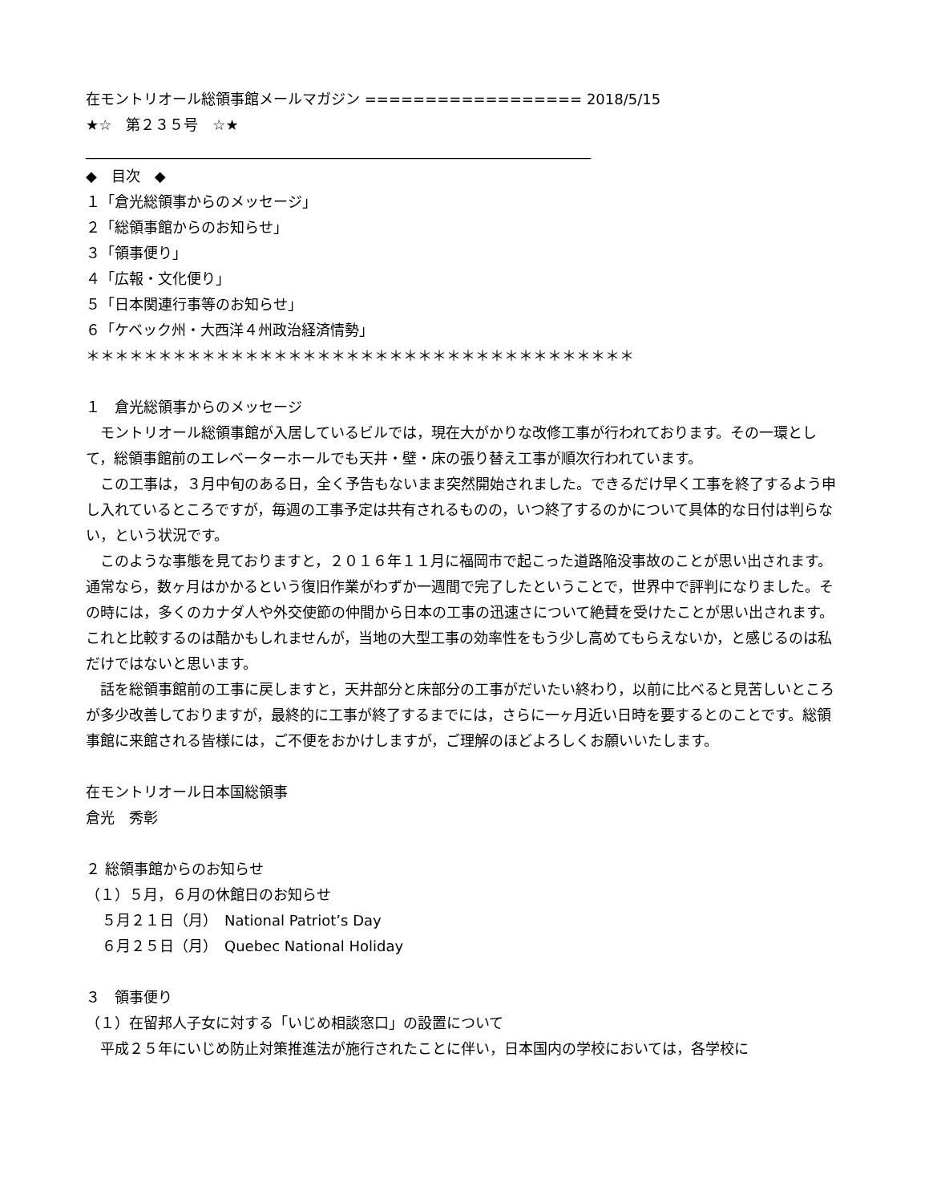在モントリオール総領事館メールマガジン ================== 2018/5/15
★☆　第２３５号　☆★
______________________________________________________________________
◆　目次　◆
１「倉光総領事からのメッセージ」
２「総領事館からのお知らせ」
３「領事便り」
４「広報・文化便り」
５「日本関連行事等のお知らせ」
６「ケベック州・大西洋４州政治経済情勢」
＊＊＊＊＊＊＊＊＊＊＊＊＊＊＊＊＊＊＊＊＊＊＊＊＊＊＊＊＊＊＊＊＊＊＊＊＊＊
１　倉光総領事からのメッセージ
　モントリオール総領事館が入居しているビルでは，現在大がかりな改修工事が行われております。その一環として，総領事館前のエレベーターホールでも天井・壁・床の張り替え工事が順次行われています。
　この工事は，３月中旬のある日，全く予告もないまま突然開始されました。できるだけ早く工事を終了するよう申し入れているところですが，毎週の工事予定は共有されるものの，いつ終了するのかについて具体的な日付は判らない，という状況です。
　このような事態を見ておりますと，２０１６年１１月に福岡市で起こった道路陥没事故のことが思い出されます。通常なら，数ヶ月はかかるという復旧作業がわずか一週間で完了したということで，世界中で評判になりました。その時には，多くのカナダ人や外交使節の仲間から日本の工事の迅速さについて絶賛を受けたことが思い出されます。これと比較するのは酷かもしれませんが，当地の大型工事の効率性をもう少し高めてもらえないか，と感じるのは私だけではないと思います。
　話を総領事館前の工事に戻しますと，天井部分と床部分の工事がだいたい終わり，以前に比べると見苦しいところが多少改善しておりますが，最終的に工事が終了するまでには，さらに一ヶ月近い日時を要するとのことです。総領事館に来館される皆様には，ご不便をおかけしますが，ご理解のほどよろしくお願いいたします。
在モントリオール日本国総領事
倉光　秀彰
２ 総領事館からのお知らせ
（１）５月，６月の休館日のお知らせ
５月２１日（月）　National Patriot’s Day
６月２５日（月）　Quebec National Holiday
３　領事便り
（１）在留邦人子女に対する「いじめ相談窓口」の設置について
　平成２５年にいじめ防止対策推進法が施行されたことに伴い，日本国内の学校においては，各学校に